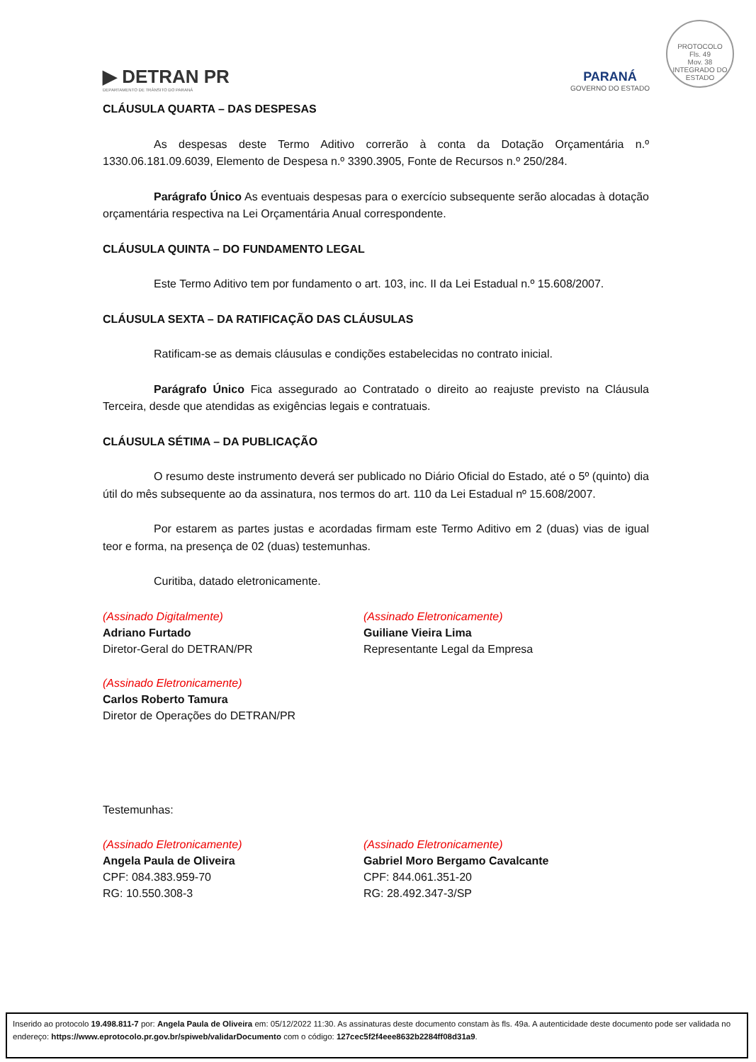PROTOCOLO
Fls. 49
Mov. 38
INTEGRADO DO ESTADO
▶ DETRAN PR
DEPARTAMENTO DE TRÂNSITO DO PARANÁ
PARANÁ
GOVERNO DO ESTADO
CLÁUSULA QUARTA – DAS DESPESAS
As despesas deste Termo Aditivo correrão à conta da Dotação Orçamentária n.º 1330.06.181.09.6039, Elemento de Despesa n.º 3390.3905, Fonte de Recursos n.º 250/284.
Parágrafo Único As eventuais despesas para o exercício subsequente serão alocadas à dotação orçamentária respectiva na Lei Orçamentária Anual correspondente.
CLÁUSULA QUINTA – DO FUNDAMENTO LEGAL
Este Termo Aditivo tem por fundamento o art. 103, inc. II da Lei Estadual n.º 15.608/2007.
CLÁUSULA SEXTA – DA RATIFICAÇÃO DAS CLÁUSULAS
Ratificam-se as demais cláusulas e condições estabelecidas no contrato inicial.
Parágrafo Único Fica assegurado ao Contratado o direito ao reajuste previsto na Cláusula Terceira, desde que atendidas as exigências legais e contratuais.
CLÁUSULA SÉTIMA – DA PUBLICAÇÃO
O resumo deste instrumento deverá ser publicado no Diário Oficial do Estado, até o 5º (quinto) dia útil do mês subsequente ao da assinatura, nos termos do art. 110 da Lei Estadual nº 15.608/2007.
Por estarem as partes justas e acordadas firmam este Termo Aditivo em 2 (duas) vias de igual teor e forma, na presença de 02 (duas) testemunhas.
Curitiba, datado eletronicamente.
(Assinado Digitalmente)
Adriano Furtado
Diretor-Geral do DETRAN/PR
(Assinado Eletronicamente)
Guiliane Vieira Lima
Representante Legal da Empresa
(Assinado Eletronicamente)
Carlos Roberto Tamura
Diretor de Operações do DETRAN/PR
Testemunhas:
(Assinado Eletronicamente)
Angela Paula de Oliveira
CPF: 084.383.959-70
RG: 10.550.308-3
(Assinado Eletronicamente)
Gabriel Moro Bergamo Cavalcante
CPF: 844.061.351-20
RG: 28.492.347-3/SP
Inserido ao protocolo 19.498.811-7 por: Angela Paula de Oliveira em: 05/12/2022 11:30. As assinaturas deste documento constam às fls. 49a. A autenticidade deste documento pode ser validada no endereço: https://www.eprotocolo.pr.gov.br/spiweb/validarDocumento com o código: 127cec5f2f4eee8632b2284ff08d31a9.